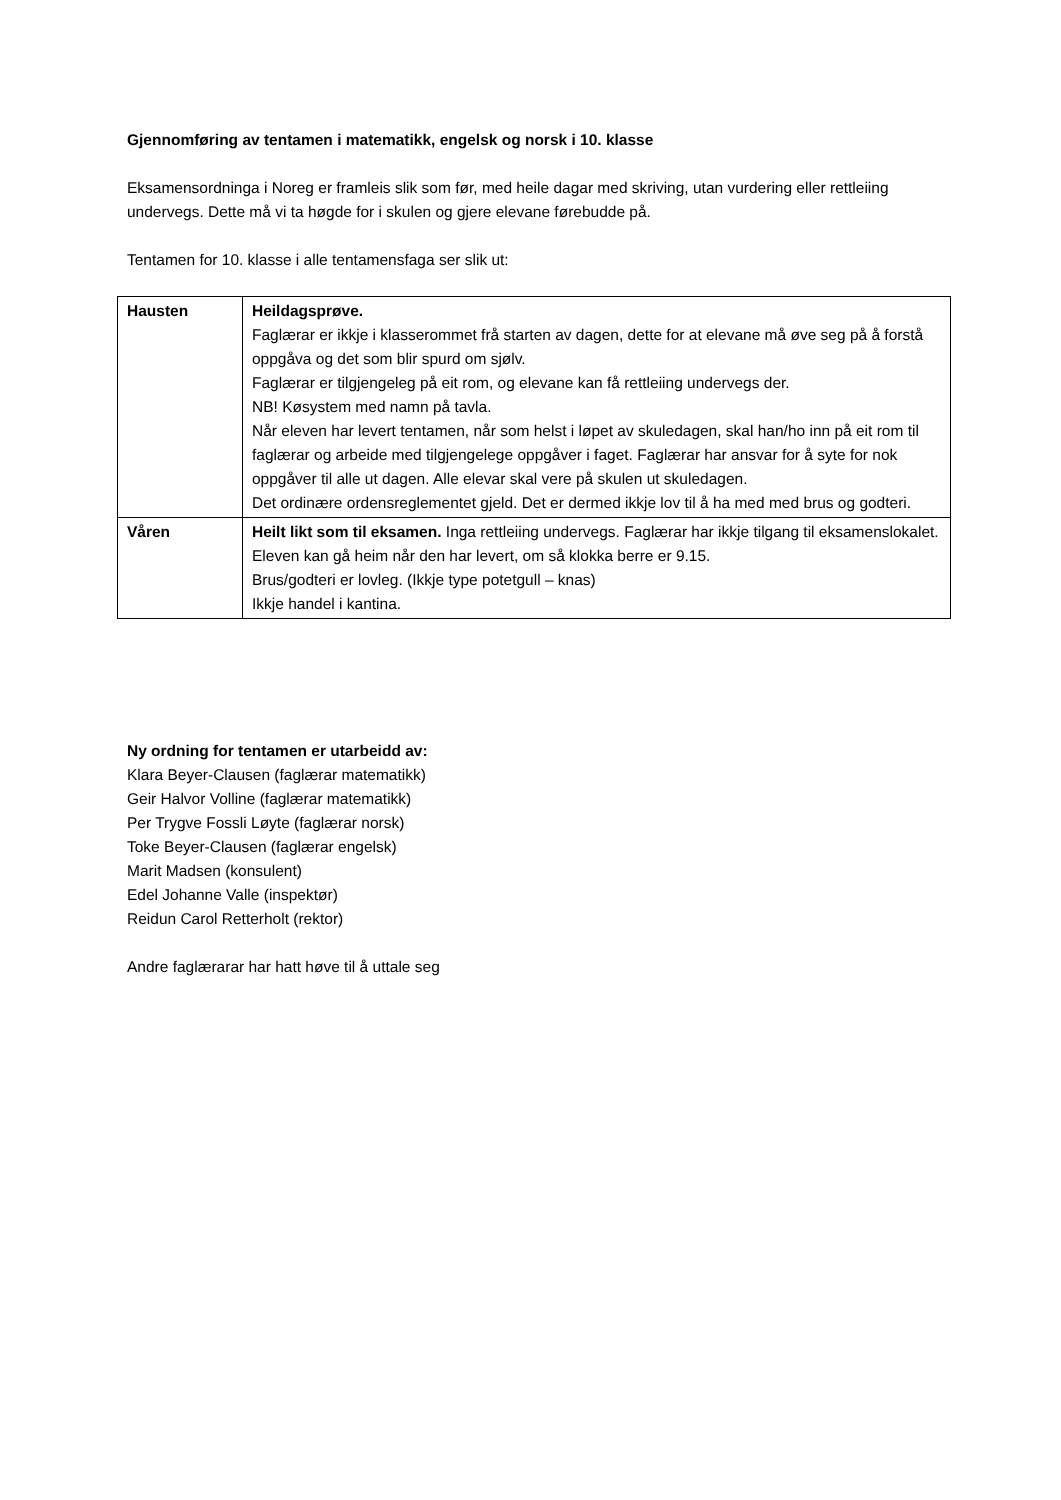Gjennomføring av tentamen i matematikk, engelsk og norsk i 10. klasse
Eksamensordninga i Noreg er framleis slik som før, med heile dagar med skriving, utan vurdering eller rettleiing undervegs. Dette må vi ta høgde for i skulen og gjere elevane førebudde på.
Tentamen for 10. klasse i alle tentamensfaga ser slik ut:
| Hausten | Heildagsprøve. Faglærar er ikkje i klasserommet frå starten av dagen, dette for at elevane må øve seg på å forstå oppgåva og det som blir spurd om sjølv. Faglærar er tilgjengeleg på eit rom, og elevane kan få rettleiing undervegs der. NB! Køsystem med namn på tavla. Når eleven har levert tentamen, når som helst i løpet av skuledagen, skal han/ho inn på eit rom til faglærar og arbeide med tilgjengelege oppgåver i faget. Faglærar har ansvar for å syte for nok oppgåver til alle ut dagen. Alle elevar skal vere på skulen ut skuledagen. Det ordinære ordensreglementet gjeld. Det er dermed ikkje lov til å ha med med brus og godteri. |
| Våren | Heilt likt som til eksamen. Inga rettleiing undervegs. Faglærar har ikkje tilgang til eksamenslokalet. Eleven kan gå heim når den har levert, om så klokka berre er 9.15. Brus/godteri er lovleg. (Ikkje type potetgull – knas) Ikkje handel i kantina. |
Ny ordning for tentamen er utarbeidd av:
Klara Beyer-Clausen (faglærar matematikk)
Geir Halvor Volline (faglærar matematikk)
Per Trygve Fossli Løyte (faglærar norsk)
Toke Beyer-Clausen (faglærar engelsk)
Marit Madsen (konsulent)
Edel Johanne Valle (inspektør)
Reidun Carol Retterholt (rektor)
Andre faglærarar har hatt høve til å uttale seg